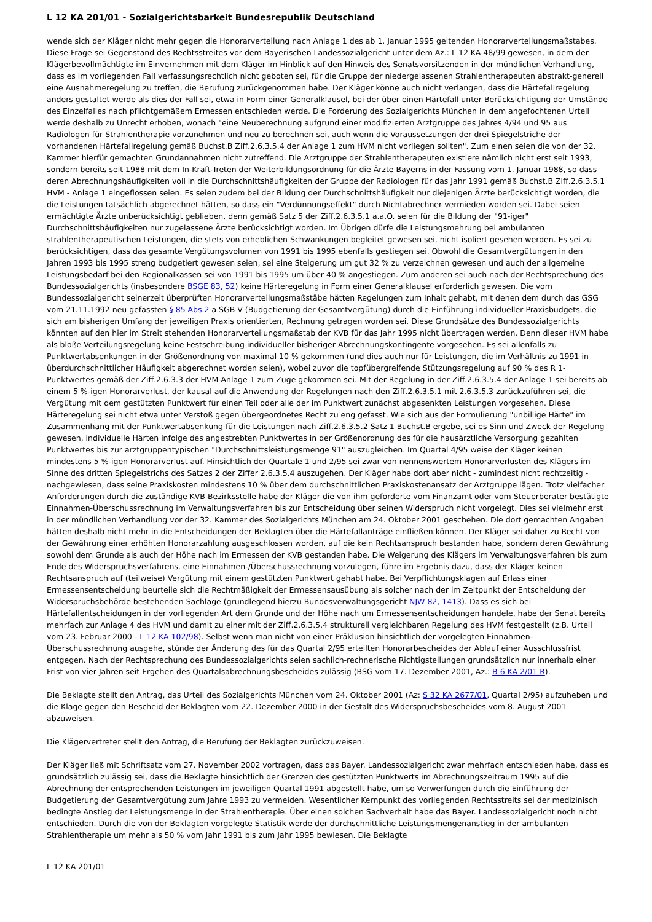L 12 KA 201/01 - Sozialgerichtsbarkeit Bundesrepublik Deutschland
wende sich der Kläger nicht mehr gegen die Honorarverteilung nach Anlage 1 des ab 1. Januar 1995 geltenden Honorarverteilungsmaßstabes. Diese Frage sei Gegenstand des Rechtsstreites vor dem Bayerischen Landessozialgericht unter dem Az.: L 12 KA 48/99 gewesen, in dem der Klägerbevollmächtigte im Einvernehmen mit dem Kläger im Hinblick auf den Hinweis des Senatsvorsitzenden in der mündlichen Verhandlung, dass es im vorliegenden Fall verfassungsrechtlich nicht geboten sei, für die Gruppe der niedergelassenen Strahlentherapeuten abstrakt-generell eine Ausnahmeregelung zu treffen, die Berufung zurückgenommen habe. Der Kläger könne auch nicht verlangen, dass die Härtefallregelung anders gestaltet werde als dies der Fall sei, etwa in Form einer Generalklausel, bei der über einen Härtefall unter Berücksichtigung der Umstände des Einzelfalles nach pflichtgemäßem Ermessen entschieden werde. Die Forderung des Sozialgerichts München in dem angefochtenen Urteil werde deshalb zu Unrecht erhoben, wonach "eine Neuberechnung aufgrund einer modifizierten Arztgruppe des Jahres 4/94 und 95 aus Radiologen für Strahlentherapie vorzunehmen und neu zu berechnen sei, auch wenn die Voraussetzungen der drei Spiegelstriche der vorhandenen Härtefallregelung gemäß Buchst.B Ziff.2.6.3.5.4 der Anlage 1 zum HVM nicht vorliegen sollten". Zum einen seien die von der 32. Kammer hierfür gemachten Grundannahmen nicht zutreffend. Die Arztgruppe der Strahlentherapeuten existiere nämlich nicht erst seit 1993, sondern bereits seit 1988 mit dem In-Kraft-Treten der Weiterbildungsordnung für die Ärzte Bayerns in der Fassung vom 1. Januar 1988, so dass deren Abrechnungshäufigkeiten voll in die Durchschnittshäufigkeiten der Gruppe der Radiologen für das Jahr 1991 gemäß Buchst.B Ziff.2.6.3.5.1 HVM - Anlage 1 eingeflossen seien. Es seien zudem bei der Bildung der Durchschnittshäufigkeit nur diejenigen Ärzte berücksichtigt worden, die die Leistungen tatsächlich abgerechnet hätten, so dass ein "Verdünnungseffekt" durch Nichtabrechner vermieden worden sei. Dabei seien ermächtigte Ärzte unberücksichtigt geblieben, denn gemäß Satz 5 der Ziff.2.6.3.5.1 a.a.O. seien für die Bildung der "91-iger" Durchschnittshäufigkeiten nur zugelassene Ärzte berücksichtigt worden. Im Übrigen dürfe die Leistungsmehrung bei ambulanten strahlentherapeutischen Leistungen, die stets von erheblichen Schwankungen begleitet gewesen sei, nicht isoliert gesehen werden. Es sei zu berücksichtigen, dass das gesamte Vergütungsvolumen von 1991 bis 1995 ebenfalls gestiegen sei. Obwohl die Gesamtvergütungen in den Jahren 1993 bis 1995 streng budgetiert gewesen seien, sei eine Steigerung um gut 32 % zu verzeichnen gewesen und auch der allgemeine Leistungsbedarf bei den Regionalkassen sei von 1991 bis 1995 um über 40 % angestiegen. Zum anderen sei auch nach der Rechtsprechung des Bundessozialgerichts (insbesondere BSGE 83, 52) keine Härteregelung in Form einer Generalklausel erforderlich gewesen. Die vom Bundessozialgericht seinerzeit überprüften Honorarverteilungsmaßstäbe hätten Regelungen zum Inhalt gehabt, mit denen dem durch das GSG vom 21.11.1992 neu gefassten § 85 Abs.2 a SGB V (Budgetierung der Gesamtvergütung) durch die Einführung individueller Praxisbudgets, die sich am bisherigen Umfang der jeweiligen Praxis orientierten, Rechnung getragen worden sei. Diese Grundsätze des Bundessozialgerichts könnten auf den hier im Streit stehenden Honorarverteilungsmaßstab der KVB für das Jahr 1995 nicht übertragen werden. Denn dieser HVM habe als bloße Verteilungsregelung keine Festschreibung individueller bisheriger Abrechnungskontingente vorgesehen. Es sei allenfalls zu Punktwertabsenkungen in der Größenordnung von maximal 10 % gekommen (und dies auch nur für Leistungen, die im Verhältnis zu 1991 in überdurchschnittlicher Häufigkeit abgerechnet worden seien), wobei zuvor die topfübergreifende Stützungsregelung auf 90 % des R 1-Punktwertes gemäß der Ziff.2.6.3.3 der HVM-Anlage 1 zum Zuge gekommen sei. Mit der Regelung in der Ziff.2.6.3.5.4 der Anlage 1 sei bereits ab einem 5 %-igen Honorarverlust, der kausal auf die Anwendung der Regelungen nach den Ziff.2.6.3.5.1 mit 2.6.3.5.3 zurückzuführen sei, die Vergütung mit dem gestützten Punktwert für einen Teil oder alle der im Punktwert zunächst abgesenkten Leistungen vorgesehen. Diese Härteregelung sei nicht etwa unter Verstoß gegen übergeordnetes Recht zu eng gefasst. Wie sich aus der Formulierung "unbillige Härte" im Zusammenhang mit der Punktwertabsenkung für die Leistungen nach Ziff.2.6.3.5.2 Satz 1 Buchst.B ergebe, sei es Sinn und Zweck der Regelung gewesen, individuelle Härten infolge des angestrebten Punktwertes in der Größenordnung des für die hausärztliche Versorgung gezahlten Punktwertes bis zur arztgruppentypischen "Durchschnittsleistungsmenge 91" auszugleichen. Im Quartal 4/95 weise der Kläger keinen mindestens 5 %-igen Honorarverlust auf. Hinsichtlich der Quartale 1 und 2/95 sei zwar von nennenswertem Honorarverlusten des Klägers im Sinne des dritten Spiegelstrichs des Satzes 2 der Ziffer 2.6.3.5.4 auszugehen. Der Kläger habe dort aber nicht - zumindest nicht rechtzeitig - nachgewiesen, dass seine Praxiskosten mindestens 10 % über dem durchschnittlichen Praxiskostenansatz der Arztgruppe lägen. Trotz vielfacher Anforderungen durch die zuständige KVB-Bezirksstelle habe der Kläger die von ihm geforderte vom Finanzamt oder vom Steuerberater bestätigte Einnahmen-Überschussrechnung im Verwaltungsverfahren bis zur Entscheidung über seinen Widerspruch nicht vorgelegt. Dies sei vielmehr erst in der mündlichen Verhandlung vor der 32. Kammer des Sozialgerichts München am 24. Oktober 2001 geschehen. Die dort gemachten Angaben hätten deshalb nicht mehr in die Entscheidungen der Beklagten über die Härtefallanträge einfließen können. Der Kläger sei daher zu Recht von der Gewährung einer erhöhten Honorarzahlung ausgeschlossen worden, auf die kein Rechtsanspruch bestanden habe, sondern deren Gewährung sowohl dem Grunde als auch der Höhe nach im Ermessen der KVB gestanden habe. Die Weigerung des Klägers im Verwaltungsverfahren bis zum Ende des Widerspruchsverfahrens, eine Einnahmen-/Überschussrechnung vorzulegen, führe im Ergebnis dazu, dass der Kläger keinen Rechtsanspruch auf (teilweise) Vergütung mit einem gestützten Punktwert gehabt habe. Bei Verpflichtungsklagen auf Erlass einer Ermessensentscheidung beurteile sich die Rechtmäßigkeit der Ermessensausübung als solcher nach der im Zeitpunkt der Entscheidung der Widerspruchsbehörde bestehenden Sachlage (grundlegend hierzu Bundesverwaltungsgericht NJW 82, 1413). Dass es sich bei Härtefallentscheidungen in der vorliegenden Art dem Grunde und der Höhe nach um Ermessensentscheidungen handele, habe der Senat bereits mehrfach zur Anlage 4 des HVM und damit zu einer mit der Ziff.2.6.3.5.4 strukturell vergleichbaren Regelung des HVM festgestellt (z.B. Urteil vom 23. Februar 2000 - L 12 KA 102/98). Selbst wenn man nicht von einer Präklusion hinsichtlich der vorgelegten Einnahmen-Überschussrechnung ausgehe, stünde der Änderung des für das Quartal 2/95 erteilten Honorarbescheides der Ablauf einer Ausschlussfrist entgegen. Nach der Rechtsprechung des Bundessozialgerichts seien sachlich-rechnerische Richtigstellungen grundsätzlich nur innerhalb einer Frist von vier Jahren seit Ergehen des Quartalsabrechnungsbescheides zulässig (BSG vom 17. Dezember 2001, Az.: B 6 KA 2/01 R).
Die Beklagte stellt den Antrag, das Urteil des Sozialgerichts München vom 24. Oktober 2001 (Az: S 32 KA 2677/01, Quartal 2/95) aufzuheben und die Klage gegen den Bescheid der Beklagten vom 22. Dezember 2000 in der Gestalt des Widerspruchsbescheides vom 8. August 2001 abzuweisen.
Die Klägervertreter stellt den Antrag, die Berufung der Beklagten zurückzuweisen.
Der Kläger ließ mit Schriftsatz vom 27. November 2002 vortragen, dass das Bayer. Landessozialgericht zwar mehrfach entschieden habe, dass es grundsätzlich zulässig sei, dass die Beklagte hinsichtlich der Grenzen des gestützten Punktwerts im Abrechnungszeitraum 1995 auf die Abrechnung der entsprechenden Leistungen im jeweiligen Quartal 1991 abgestellt habe, um so Verwerfungen durch die Einführung der Budgetierung der Gesamtvergütung zum Jahre 1993 zu vermeiden. Wesentlicher Kernpunkt des vorliegenden Rechtsstreits sei der medizinisch bedingte Anstieg der Leistungsmenge in der Strahlentherapie. Über einen solchen Sachverhalt habe das Bayer. Landessozialgericht noch nicht entschieden. Durch die von der Beklagten vorgelegte Statistik werde der durchschnittliche Leistungsmengenanstieg in der ambulanten Strahlentherapie um mehr als 50 % vom Jahr 1991 bis zum Jahr 1995 bewiesen. Die Beklagte
L 12 KA 201/01